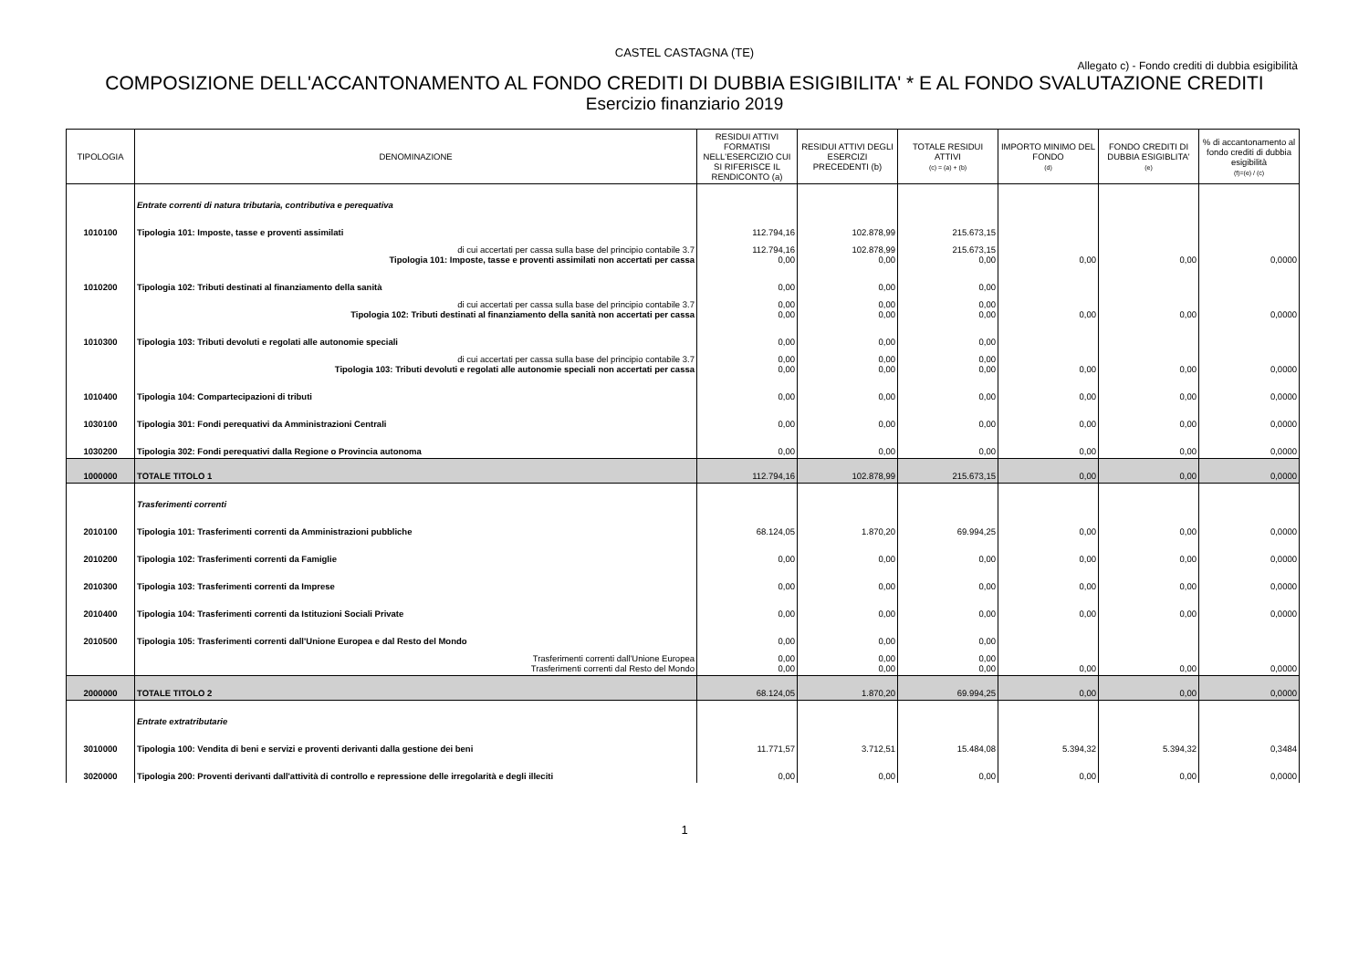CASTEL CASTAGNA (TE)
Allegato c) - Fondo crediti di dubbia esigibilità
COMPOSIZIONE DELL'ACCANTONAMENTO AL FONDO CREDITI DI DUBBIA ESIGIBILITA' * E AL FONDO SVALUTAZIONE CREDITI
Esercizio finanziario 2019
| TIPOLOGIA | DENOMINAZIONE | RESIDUI ATTIVI FORMATISI NELL'ESERCIZIO CUI SI RIFERISCE IL RENDICONTO (a) | RESIDUI ATTIVI DEGLI ESERCIZI PRECEDENTI (b) | TOTALE RESIDUI ATTIVI (c) = (a) + (b) | IMPORTO MINIMO DEL FONDO (d) | FONDO CREDITI DI DUBBIA ESIGIBLITA' (e) | % di accantonamento al fondo crediti di dubbia esigibilità (f)=(e) / (c) |
| --- | --- | --- | --- | --- | --- | --- | --- |
| | Entrate correnti di natura tributaria, contributiva e perequativa | | | | | | |
| 1010100 | Tipologia 101: Imposte, tasse e proventi assimilati | 112.794,16 | 102.878,99 | 215.673,15 | | | |
| | di cui accertati per cassa sulla base del principio contabile 3.7 Tipologia 101: Imposte, tasse e proventi assimilati non accertati per cassa | 112.794,16 0,00 | 102.878,99 0,00 | 215.673,15 0,00 | 0,00 | 0,00 | 0,0000 |
| 1010200 | Tipologia 102: Tributi destinati al finanziamento della sanità | 0,00 | 0,00 | 0,00 | | | |
| | di cui accertati per cassa sulla base del principio contabile 3.7 Tipologia 102: Tributi destinati al finanziamento della sanità non accertati per cassa | 0,00 0,00 | 0,00 0,00 | 0,00 0,00 | 0,00 | 0,00 | 0,0000 |
| 1010300 | Tipologia 103: Tributi devoluti e regolati alle autonomie speciali | 0,00 | 0,00 | 0,00 | | | |
| | di cui accertati per cassa sulla base del principio contabile 3.7 Tipologia 103: Tributi devoluti e regolati alle autonomie speciali non accertati per cassa | 0,00 0,00 | 0,00 0,00 | 0,00 0,00 | 0,00 | 0,00 | 0,0000 |
| 1010400 | Tipologia 104: Compartecipazioni di tributi | 0,00 | 0,00 | 0,00 | 0,00 | 0,00 | 0,0000 |
| 1030100 | Tipologia 301: Fondi perequativi da Amministrazioni Centrali | 0,00 | 0,00 | 0,00 | 0,00 | 0,00 | 0,0000 |
| 1030200 | Tipologia 302: Fondi perequativi dalla Regione o Provincia autonoma | 0,00 | 0,00 | 0,00 | 0,00 | 0,00 | 0,0000 |
| 1000000 | TOTALE TITOLO 1 | 112.794,16 | 102.878,99 | 215.673,15 | 0,00 | 0,00 | 0,0000 |
| | Trasferimenti correnti | | | | | | |
| 2010100 | Tipologia 101: Trasferimenti correnti da Amministrazioni pubbliche | 68.124,05 | 1.870,20 | 69.994,25 | 0,00 | 0,00 | 0,0000 |
| 2010200 | Tipologia 102: Trasferimenti correnti da Famiglie | 0,00 | 0,00 | 0,00 | 0,00 | 0,00 | 0,0000 |
| 2010300 | Tipologia 103: Trasferimenti correnti da Imprese | 0,00 | 0,00 | 0,00 | 0,00 | 0,00 | 0,0000 |
| 2010400 | Tipologia 104: Trasferimenti correnti da Istituzioni Sociali Private | 0,00 | 0,00 | 0,00 | 0,00 | 0,00 | 0,0000 |
| 2010500 | Tipologia 105: Trasferimenti correnti dall'Unione Europea e dal Resto del Mondo | 0,00 | 0,00 | 0,00 | | | |
| | Trasferimenti correnti dall'Unione Europea Trasferimenti correnti dal Resto del Mondo | 0,00 0,00 | 0,00 0,00 | 0,00 0,00 | 0,00 | 0,00 | 0,0000 |
| 2000000 | TOTALE TITOLO 2 | 68.124,05 | 1.870,20 | 69.994,25 | 0,00 | 0,00 | 0,0000 |
| | Entrate extratributarie | | | | | | |
| 3010000 | Tipologia 100: Vendita di beni e servizi e proventi derivanti dalla gestione dei beni | 11.771,57 | 3.712,51 | 15.484,08 | 5.394,32 | 5.394,32 | 0,3484 |
| 3020000 | Tipologia 200: Proventi derivanti dall'attività di controllo e repressione delle irregolarità e degli illeciti | 0,00 | 0,00 | 0,00 | 0,00 | 0,00 | 0,0000 |
1